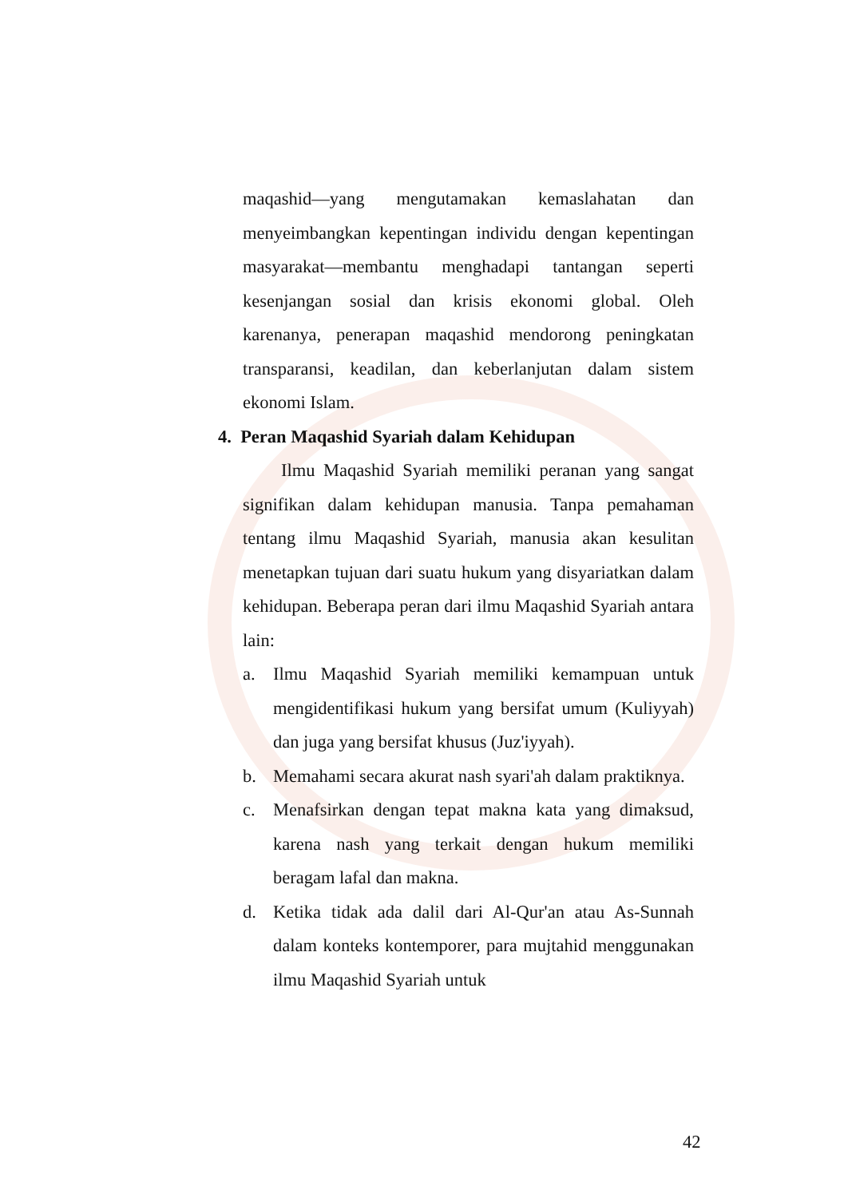maqashid—yang mengutamakan kemaslahatan dan menyeimbangkan kepentingan individu dengan kepentingan masyarakat—membantu menghadapi tantangan seperti kesenjangan sosial dan krisis ekonomi global. Oleh karenanya, penerapan maqashid mendorong peningkatan transparansi, keadilan, dan keberlanjutan dalam sistem ekonomi Islam.
4. Peran Maqashid Syariah dalam Kehidupan
Ilmu Maqashid Syariah memiliki peranan yang sangat signifikan dalam kehidupan manusia. Tanpa pemahaman tentang ilmu Maqashid Syariah, manusia akan kesulitan menetapkan tujuan dari suatu hukum yang disyariatkan dalam kehidupan. Beberapa peran dari ilmu Maqashid Syariah antara lain:
a. Ilmu Maqashid Syariah memiliki kemampuan untuk mengidentifikasi hukum yang bersifat umum (Kuliyyah) dan juga yang bersifat khusus (Juz'iyyah).
b. Memahami secara akurat nash syari'ah dalam praktiknya.
c. Menafsirkan dengan tepat makna kata yang dimaksud, karena nash yang terkait dengan hukum memiliki beragam lafal dan makna.
d. Ketika tidak ada dalil dari Al-Qur'an atau As-Sunnah dalam konteks kontemporer, para mujtahid menggunakan ilmu Maqashid Syariah untuk
42